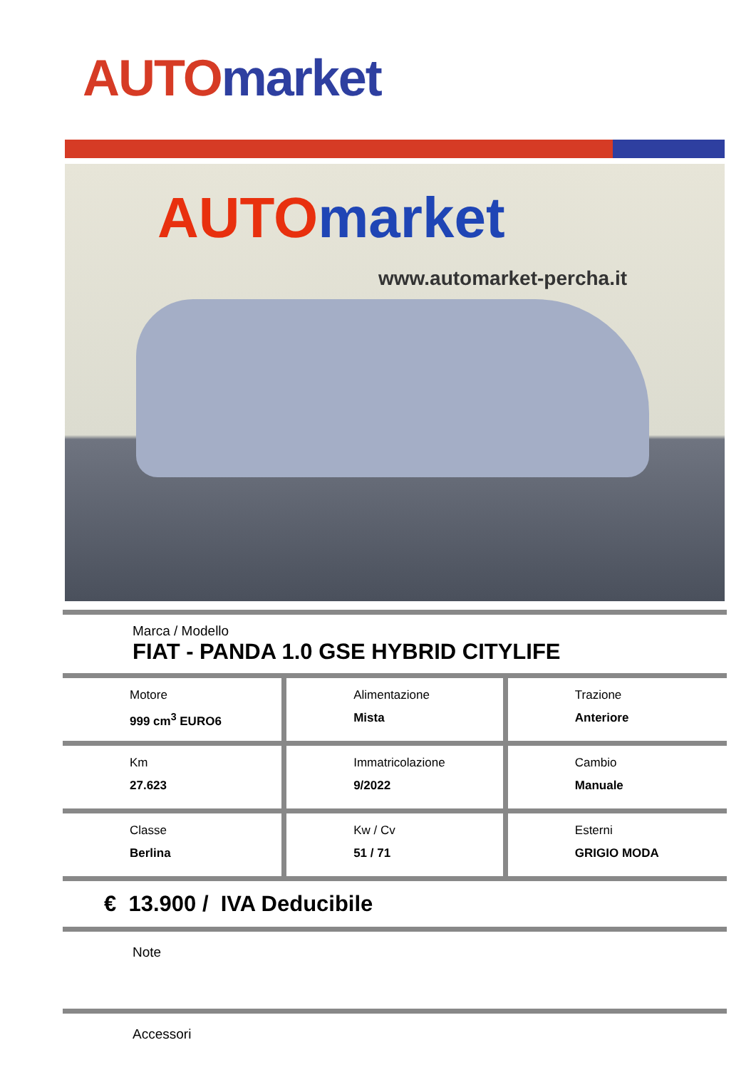AUTO market
AUTO market
www.automarket-percha.it
Marca / Modello
FIAT - PANDA 1.0 GSE HYBRID CITYLIFE
| Motore 999 cm<sup>3</sup> EURO6 | Alimentazione Mista | Trazione Anteriore |
| Km 27.623 | Immatricolazione 9/2022 | Cambio Manuale |
| Classe Berlina | Kw / Cv 51 / 71 | Esterni GRIGIO MODA |
€ 13.900 / IVA Deducibile
Note
Accessori